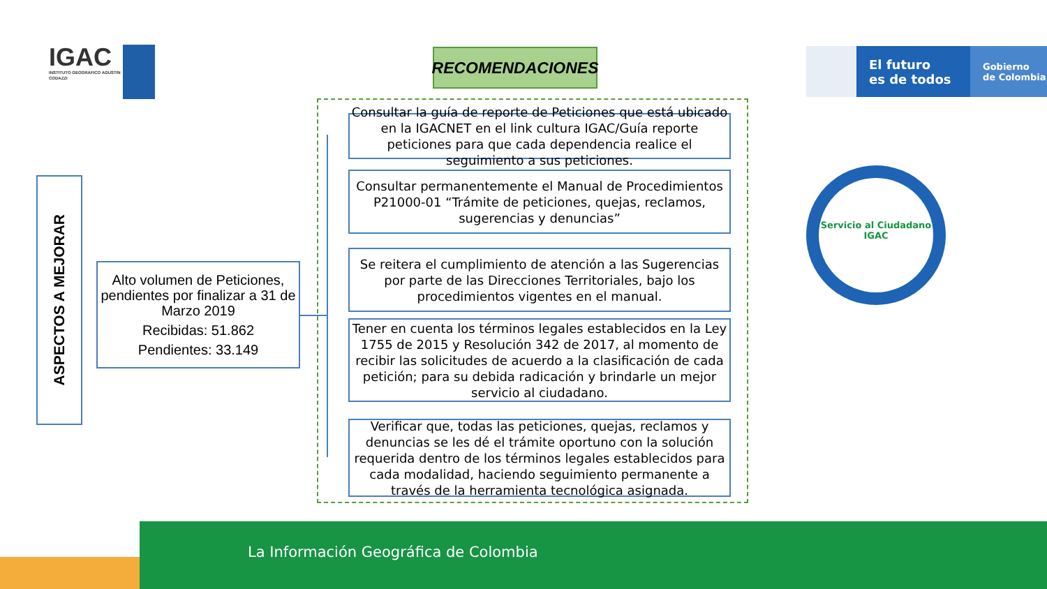IGAC
INSTITUTO GEOGRÁFICO AGUSTÍN CODAZZI
El futuro
es de todos
Gobierno
de Colombia
RECOMENDACIONES
ASPECTOS A MEJORAR
Alto volumen de Peticiones, pendientes por finalizar a 31 de Marzo 2019
Recibidas: 51.862
Pendientes: 33.149
Consultar la guía de reporte de Peticiones que está ubicado en la IGACNET en el link cultura IGAC/Guía reporte peticiones para que cada dependencia realice el seguimiento a sus peticiones.
Consultar permanentemente el Manual de Procedimientos P21000-01 “Trámite de peticiones, quejas, reclamos, sugerencias y denuncias”
Se reitera el cumplimiento de atención a las Sugerencias por parte de las Direcciones Territoriales, bajo los procedimientos vigentes en el manual.
Tener en cuenta los términos legales establecidos en la Ley 1755 de 2015 y Resolución 342 de 2017, al momento de recibir las solicitudes de acuerdo a la clasificación de cada petición; para su debida radicación y brindarle un mejor servicio al ciudadano.
Verificar que, todas las peticiones, quejas, reclamos y denuncias se les dé el trámite oportuno con la solución requerida dentro de los términos legales establecidos para cada modalidad, haciendo seguimiento permanente a través de la herramienta tecnológica asignada.
Servicio al Ciudadano IGAC
La Información Geográfica de Colombia